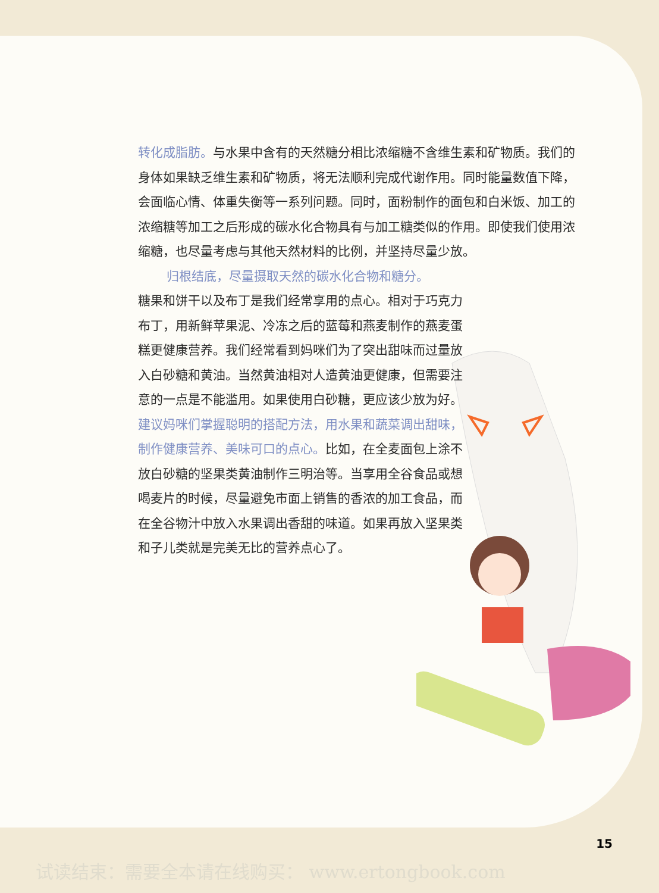转化成脂肪。与水果中含有的天然糖分相比浓缩糖不含维生素和矿物质。我们的身体如果缺乏维生素和矿物质，将无法顺利完成代谢作用。同时能量数值下降，会面临心情、体重失衡等一系列问题。同时，面粉制作的面包和白米饭、加工的浓缩糖等加工之后形成的碳水化合物具有与加工糖类似的作用。即使我们使用浓缩糖，也尽量考虑与其他天然材料的比例，并坚持尽量少放。
归根结底，尽量摄取天然的碳水化合物和糖分。
糖果和饼干以及布丁是我们经常享用的点心。相对于巧克力布丁，用新鲜苹果泥、冷冻之后的蓝莓和燕麦制作的燕麦蛋糕更健康营养。我们经常看到妈咪们为了突出甜味而过量放入白砂糖和黄油。当然黄油相对人造黄油更健康，但需要注意的一点是不能滥用。如果使用白砂糖，更应该少放为好。建议妈咪们掌握聪明的搭配方法，用水果和蔬菜调出甜味，制作健康营养、美味可口的点心。比如，在全麦面包上涂不放白砂糖的坚果类黄油制作三明治等。当享用全谷食品或想喝麦片的时候，尽量避免市面上销售的香浓的加工食品，而在全谷物汁中放入水果调出香甜的味道。如果再放入坚果类和子儿类就是完美无比的营养点心了。
15
试读结束：需要全本请在线购买： www.ertongbook.com